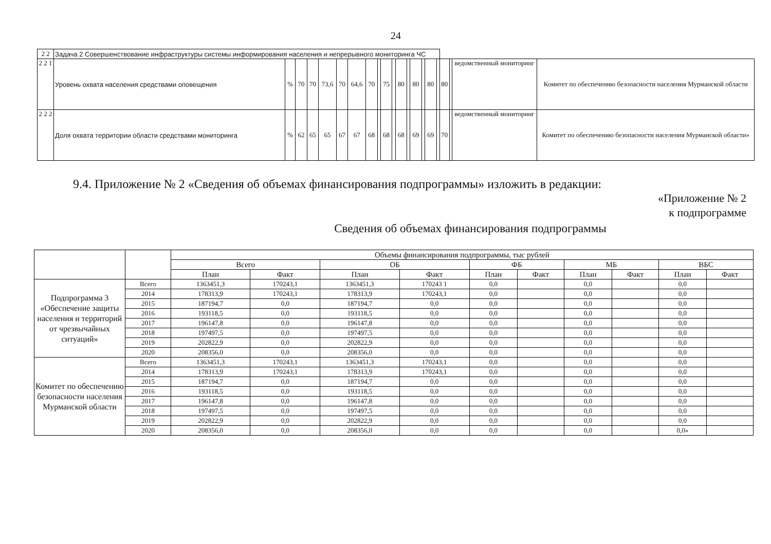24
| 2 2 | Задача 2 Совершенствование инфраструктуры системы информирования населения и непрерывного мониторинга ЧС | | | | | | | | | | | | | | | | | | | | |
| 2 2 1 | Уровень охвата населения средствами оповещения | % | 70 | 70 | 73,6 | 70 | 64,6 | 70 | | 75 | | 80 | | 80 | | 80 | | 80 | | ведомственный мониторинг | Комитет по обеспечению безопасности населения Мурманской области |
| 2 2 2 | Доля охвата территории области средствами мониторинга | % | 62 | 65 | 65 | 67 | 67 | 68 | | 68 | | 68 | | 69 | | 69 | | 70 | | ведомственный мониторинг | Комитет по обеспечению безопасности населения Мурманской области» |
9.4. Приложение № 2 «Сведения об объемах финансирования подпрограммы» изложить в редакции:
«Приложение № 2
к подпрограмме
Сведения об объемах финансирования подпрограммы
| | | Объемы финансирования подпрограммы, тыс рублей | | | | | | | | | |
| --- | --- | --- | --- | --- | --- | --- | --- | --- | --- | --- | --- |
| | | Всего | | ОБ | | ФБ | | МБ | | ВБС | |
| | | План | Факт | План | Факт | План | Факт | План | Факт | План | Факт |
| Подпрограмма 3 «Обеспечение защиты населения и территорий от чрезвычайных ситуаций» | Всего | 1363451,3 | 170243,1 | 1363451,3 | 170243 1 | 0,0 | | 0,0 | | 0,0 | |
| | 2014 | 178313,9 | 170243,1 | 178313,9 | 170243,1 | 0,0 | | 0,0 | | 0,0 | |
| | 2015 | 187194,7 | 0,0 | 187194,7 | 0,0 | 0,0 | | 0,0 | | 0,0 | |
| | 2016 | 193118,5 | 0,0 | 193118,5 | 0,0 | 0,0 | | 0,0 | | 0,0 | |
| | 2017 | 196147,8 | 0,0 | 196147,8 | 0,0 | 0,0 | | 0,0 | | 0,0 | |
| | 2018 | 197497,5 | 0,0 | 197497,5 | 0,0 | 0,0 | | 0,0 | | 0,0 | |
| | 2019 | 202822,9 | 0,0 | 202822,9 | 0,0 | 0,0 | | 0,0 | | 0,0 | |
| | 2020 | 208356,0 | 0,0 | 208356,0 | 0,0 | 0,0 | | 0,0 | | 0,0 | |
| Комитет по обеспечению безопасности населения Мурманской области | Всего | 1363451,3 | 170243,1 | 1363451,3 | 170243,1 | 0,0 | | 0,0 | | 0,0 | |
| | 2014 | 178313,9 | 170243,1 | 178313,9 | 170243,1 | 0,0 | | 0,0 | | 0,0 | |
| | 2015 | 187194,7 | 0,0 | 187194,7 | 0,0 | 0,0 | | 0,0 | | 0,0 | |
| | 2016 | 193118,5 | 0,0 | 193118,5 | 0,0 | 0,0 | | 0,0 | | 0,0 | |
| | 2017 | 196147,8 | 0,0 | 196147,8 | 0,0 | 0,0 | | 0,0 | | 0,0 | |
| | 2018 | 197497,5 | 0,0 | 197497,5 | 0,0 | 0,0 | | 0,0 | | 0,0 | |
| | 2019 | 202822,9 | 0,0 | 202822,9 | 0,0 | 0,0 | | 0,0 | | 0,0 | |
| | 2020 | 208356,0 | 0,0 | 208356,0 | 0,0 | 0,0 | | 0,0 | | 0,0» | |